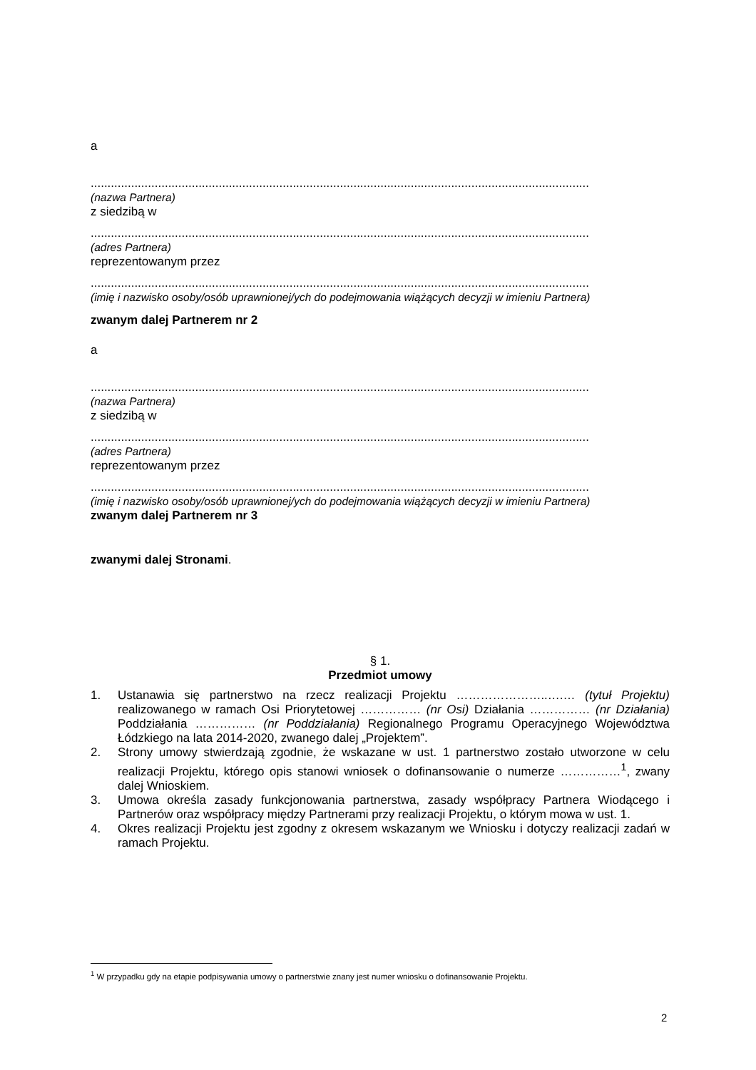a
....................................................................................................................................................
(nazwa Partnera)
z siedzibą w
....................................................................................................................................................
(adres Partnera)
reprezentowanym przez
....................................................................................................................................................
(imię i nazwisko osoby/osób uprawnionej/ych do podejmowania wiążących decyzji w imieniu Partnera)
zwanym dalej Partnerem nr 2
a
....................................................................................................................................................
(nazwa Partnera)
z siedzibą w
....................................................................................................................................................
(adres Partnera)
reprezentowanym przez
....................................................................................................................................................
(imię i nazwisko osoby/osób uprawnionej/ych do podejmowania wiążących decyzji w imieniu Partnera)
zwanym dalej Partnerem nr 3
zwanymi dalej Stronami.
§ 1.
Przedmiot umowy
1. Ustanawia się partnerstwo na rzecz realizacji Projektu …………………..….… (tytuł Projektu) realizowanego w ramach Osi Priorytetowej …………… (nr Osi) Działania …………… (nr Działania) Poddziałania …………… (nr Poddziałania) Regionalnego Programu Operacyjnego Województwa Łódzkiego na lata 2014-2020, zwanego dalej „Projektem”.
2. Strony umowy stwierdzają zgodnie, że wskazane w ust. 1 partnerstwo zostało utworzone w celu realizacji Projektu, którego opis stanowi wniosek o dofinansowanie o numerze ……………<sup>1</sup>, zwany dalej Wnioskiem.
3. Umowa określa zasady funkcjonowania partnerstwa, zasady współpracy Partnera Wiodącego i Partnerów oraz współpracy między Partnerami przy realizacji Projektu, o którym mowa w ust. 1.
4. Okres realizacji Projektu jest zgodny z okresem wskazanym we Wniosku i dotyczy realizacji zadań w ramach Projektu.
<sup>1</sup> W przypadku gdy na etapie podpisywania umowy o partnerstwie znany jest numer wniosku o dofinansowanie Projektu.
2